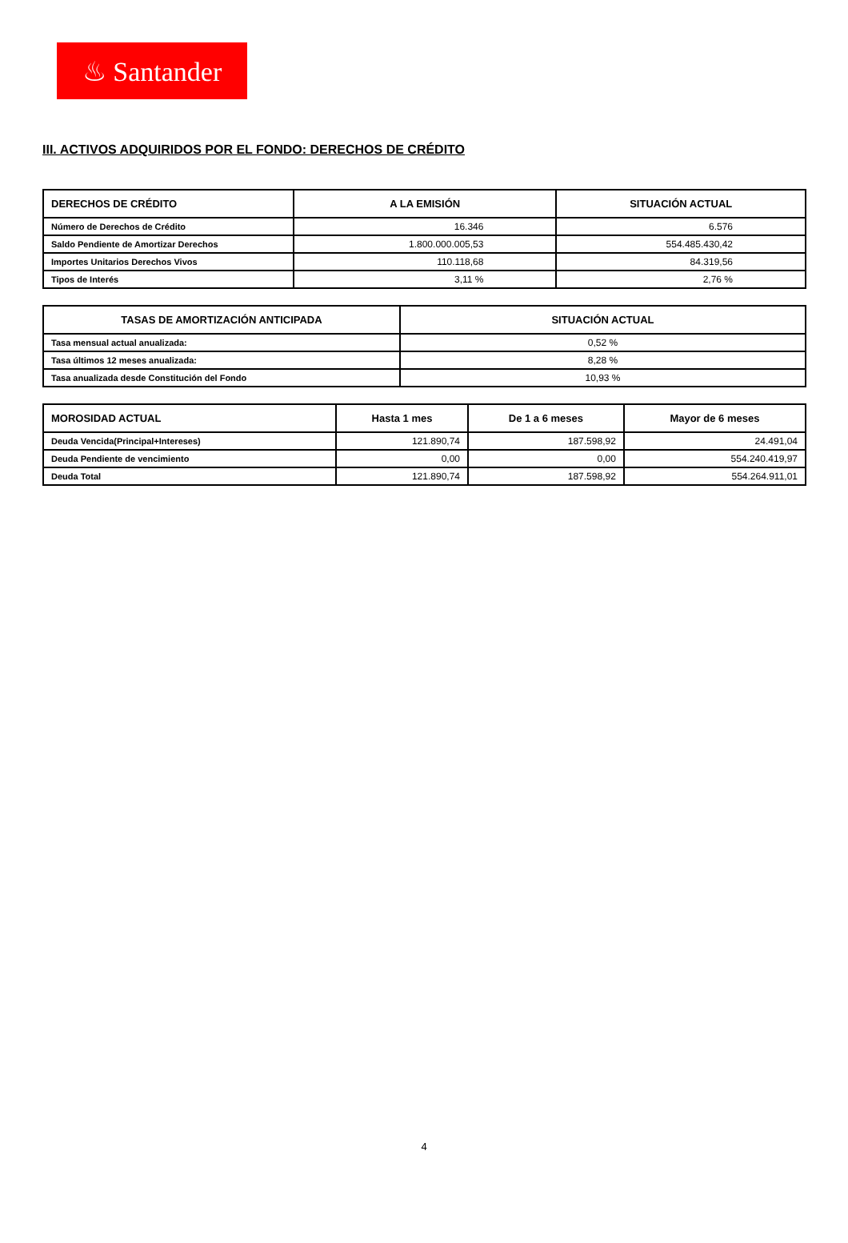♨ Santander
III. ACTIVOS ADQUIRIDOS POR EL FONDO: DERECHOS DE CRÉDITO
| DERECHOS DE CRÉDITO | A LA EMISIÓN | SITUACIÓN ACTUAL |
| --- | --- | --- |
| Número de Derechos de Crédito | 16.346 | 6.576 |
| Saldo Pendiente de Amortizar Derechos | 1.800.000.005,53 | 554.485.430,42 |
| Importes Unitarios Derechos Vivos | 110.118,68 | 84.319,56 |
| Tipos de Interés | 3,11 % | 2,76 % |
| TASAS DE AMORTIZACIÓN ANTICIPADA | SITUACIÓN ACTUAL |
| --- | --- |
| Tasa mensual actual anualizada: | 0,52 % |
| Tasa últimos 12 meses anualizada: | 8,28 % |
| Tasa anualizada desde Constitución del Fondo | 10,93 % |
| MOROSIDAD ACTUAL | Hasta 1 mes | De 1 a 6 meses | Mayor de 6 meses |
| --- | --- | --- | --- |
| Deuda Vencida(Principal+Intereses) | 121.890,74 | 187.598,92 | 24.491,04 |
| Deuda Pendiente de vencimiento | 0,00 | 0,00 | 554.240.419,97 |
| Deuda Total | 121.890,74 | 187.598,92 | 554.264.911,01 |
4